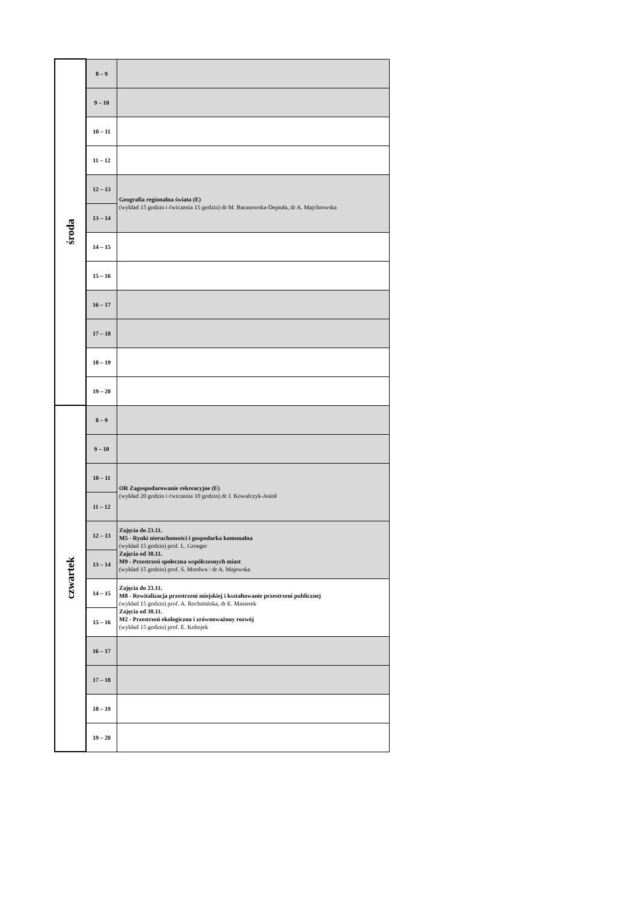| środa | 8 – 9 | |
| | 9 – 10 | |
| | 10 – 11 | |
| | 11 – 12 | |
| | 12 – 13 | Geografia regionalna świata (E) (wykład 15 godzin i ćwiczenia 15 godzin) dr M. Baranowska-Deptuła, dr A. Majchrowska |
| | 13 – 14 | |
| | 14 – 15 | |
| | 15 – 16 | |
| | 16 – 17 | |
| | 17 – 18 | |
| | 18 – 19 | |
| | 19 – 20 | |
| czwartek | 8 – 9 | |
| | 9 – 10 | |
| | 10 – 11 | OR Zagospodarowanie rekreacyjne (E) (wykład 20 godzin i ćwiczenia 10 godzin) dr J. Kowalczyk-Anioł |
| | 11 – 12 | |
| | 12 – 13 | Zajęcia do 23.11. M5 - Rynki nieruchomości i gospodarka komunalna (wykład 15 godzin) prof. L. Groeger Zajęcia od 30.11. M9 - Przestrzeń społeczna współczesnych miast (wykład 15 godzin) prof. S. Mordwa / dr A. Majewska |
| | 13 – 14 | |
| | 14 – 15 | Zajęcia do 23.11. M8 - Rewitalizacja przestrzeni miejskiej i kształtowanie przestrzeni publicznej (wykład 15 godzin) prof. A. Rochmińska, dr E. Masierek Zajęcia od 30.11. M2 - Przestrzeń ekologiczna i zrównoważony rozwój (wykład 15 godzin) prof. E. Kobojek |
| | 15 – 16 | |
| | 16 – 17 | |
| | 17 – 18 | |
| | 18 – 19 | |
| | 19 – 20 | |